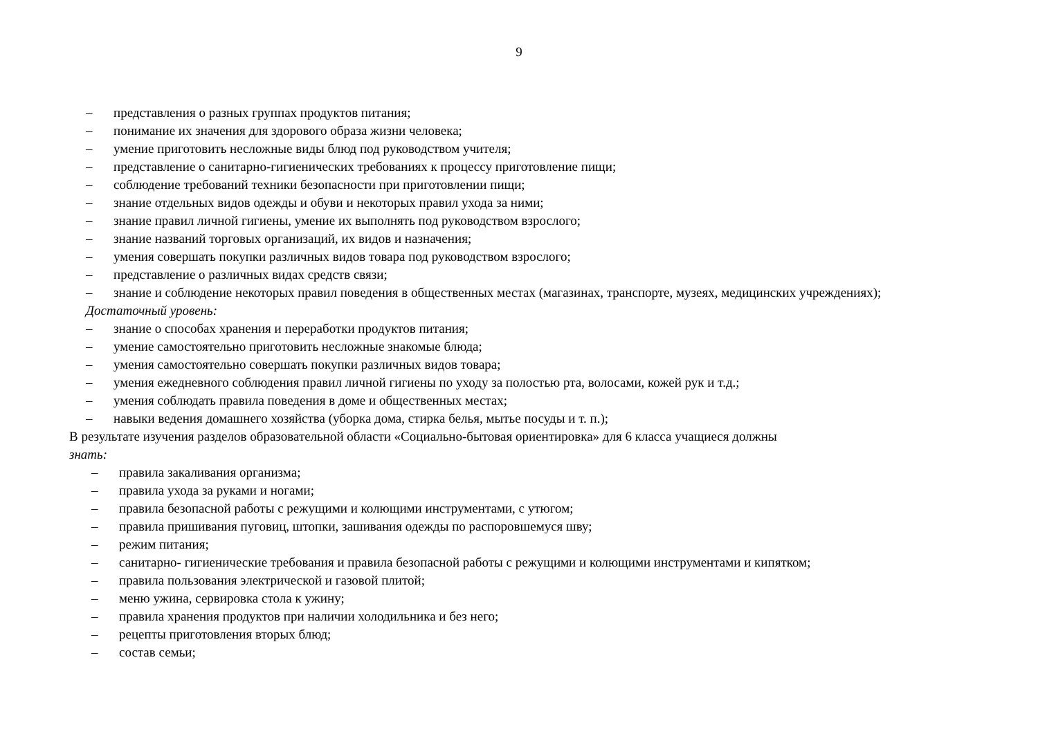9
– представления о разных группах продуктов питания;
– понимание их значения для здорового образа жизни человека;
– умение приготовить несложные виды блюд под руководством учителя;
– представление о санитарно-гигиенических требованиях к процессу приготовление пищи;
– соблюдение требований техники безопасности при приготовлении пищи;
– знание отдельных видов одежды и обуви и некоторых правил ухода за ними;
– знание правил личной гигиены, умение их выполнять под руководством взрослого;
– знание названий торговых организаций, их видов и назначения;
– умения совершать покупки различных видов товара под руководством взрослого;
– представление о различных видах средств связи;
– знание и соблюдение некоторых правил поведения в общественных местах (магазинах, транспорте, музеях, медицинских учреждениях);
Достаточный уровень:
– знание о способах хранения и переработки продуктов питания;
– умение самостоятельно приготовить несложные знакомые блюда;
– умения самостоятельно совершать покупки различных видов товара;
– умения ежедневного соблюдения правил личной гигиены по уходу за полостью рта, волосами, кожей рук и т.д.;
– умения соблюдать правила поведения в доме и общественных местах;
– навыки ведения домашнего хозяйства (уборка дома, стирка белья, мытье посуды и т. п.);
В результате изучения разделов образовательной области «Социально-бытовая ориентировка» для 6 класса учащиеся должны
знать:
– правила закаливания организма;
– правила ухода за руками и ногами;
– правила безопасной работы с режущими и колющими инструментами, с утюгом;
– правила пришивания пуговиц, штопки, зашивания одежды по распоровшемуся шву;
– режим питания;
– санитарно- гигиенические требования и правила безопасной работы с режущими и колющими инструментами и кипятком;
– правила пользования электрической и газовой плитой;
– меню ужина, сервировка стола к ужину;
– правила хранения продуктов при наличии холодильника и без него;
– рецепты приготовления вторых блюд;
– состав семьи;